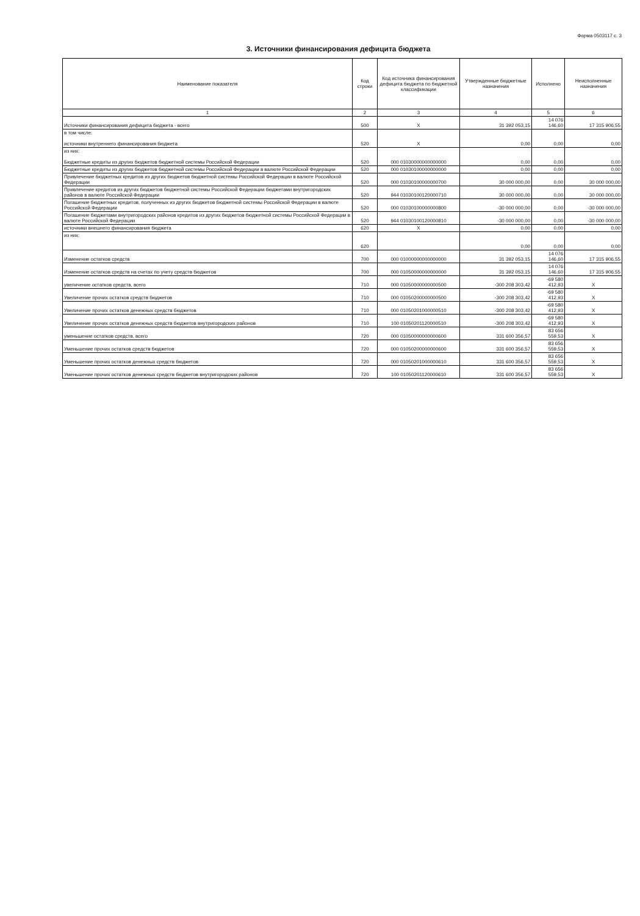Форма 0503117 с. 3
3. Источники финансирования дефицита бюджета
| Наименование показателя | Код строки | Код источника финансирования дефицита бюджета по бюджетной классификации | Утвержденные бюджетные назначения | Исполнено | Неисполненные назначения |
| --- | --- | --- | --- | --- | --- |
| 1 | 2 | 3 | 4 | 5 | 6 |
| Источники финансирования дефицита бюджета - всего | 500 | X | 31 392 053,15 | 14 076 146,60 | 17 315 906,55 |
| в том числе: источники внутреннего финансирования бюджета | 520 | X | 0,00 | 0,00 | 0,00 |
| из них: Бюджетные кредиты из других бюджетов бюджетной системы Российской Федерации | 520 | 000 01030000000000000 | 0,00 | 0,00 | 0,00 |
| Бюджетные кредиты из других бюджетов бюджетной системы Российской Федерации в валюте Российской Федерации | 520 | 000 01030100000000000 | 0,00 | 0,00 | 0,00 |
| Привлечение бюджетных кредитов из других бюджетов бюджетной системы Российской Федерации в валюте Российской Федерации | 520 | 000 01030100000000700 | 30 000 000,00 | 0,00 | 30 000 000,00 |
| Привлечение кредитов из других бюджетов бюджетной системы Российской Федерации бюджетами внутригородских районов в валюте Российской Федерации | 520 | 944 01030100120000710 | 30 000 000,00 | 0,00 | 30 000 000,00 |
| Погашение бюджетных кредитов, полученных из других бюджетов бюджетной системы Российской Федерации в валюте Российской Федерации | 520 | 000 01030100000000800 | -30 000 000,00 | 0,00 | -30 000 000,00 |
| Погашение бюджетами внутригородских районов кредитов из других бюджетов бюджетной системы Российской Федерации в валюте Российской Федерации | 520 | 944 01030100120000810 | -30 000 000,00 | 0,00 | -30 000 000,00 |
| источники внешнего финансирования бюджета | 620 | X | 0,00 | 0,00 | 0,00 |
| из них: | 620 | | 0,00 | 0,00 | 0,00 |
| Изменение остатков средств | 700 | 000 01000000000000000 | 31 392 053,15 | 14 076 146,60 | 17 315 906,55 |
| Изменение остатков средств на счетах по учету средств бюджетов | 700 | 000 01050000000000000 | 31 392 053,15 | 14 076 146,60 | 17 315 906,55 |
| увеличение остатков средств, всего | 710 | 000 01050000000000500 | -300 208 303,42 | -69 580 412,93 | X |
| Увеличение прочих остатков средств бюджетов | 710 | 000 01050200000000500 | -300 208 303,42 | -69 580 412,93 | X |
| Увеличение прочих остатков денежных средств бюджетов | 710 | 000 01050201000000510 | -300 208 303,42 | -69 580 412,93 | X |
| Увеличение прочих остатков денежных средств бюджетов внутригородских районов | 710 | 100 01050201120000510 | -300 208 303,42 | -69 580 412,93 | X |
| уменьшение остатков средств, всего | 720 | 000 01050000000000600 | 331 600 356,57 | 83 656 559,53 | X |
| Уменьшение прочих остатков средств бюджетов | 720 | 000 01050200000000600 | 331 600 356,57 | 83 656 559,53 | X |
| Уменьшение прочих остатков денежных средств бюджетов | 720 | 000 01050201000000610 | 331 600 356,57 | 83 656 559,53 | X |
| Уменьшение прочих остатков денежных средств бюджетов внутригородских районов | 720 | 100 01050201120000610 | 331 600 356,57 | 83 656 559,53 | X |